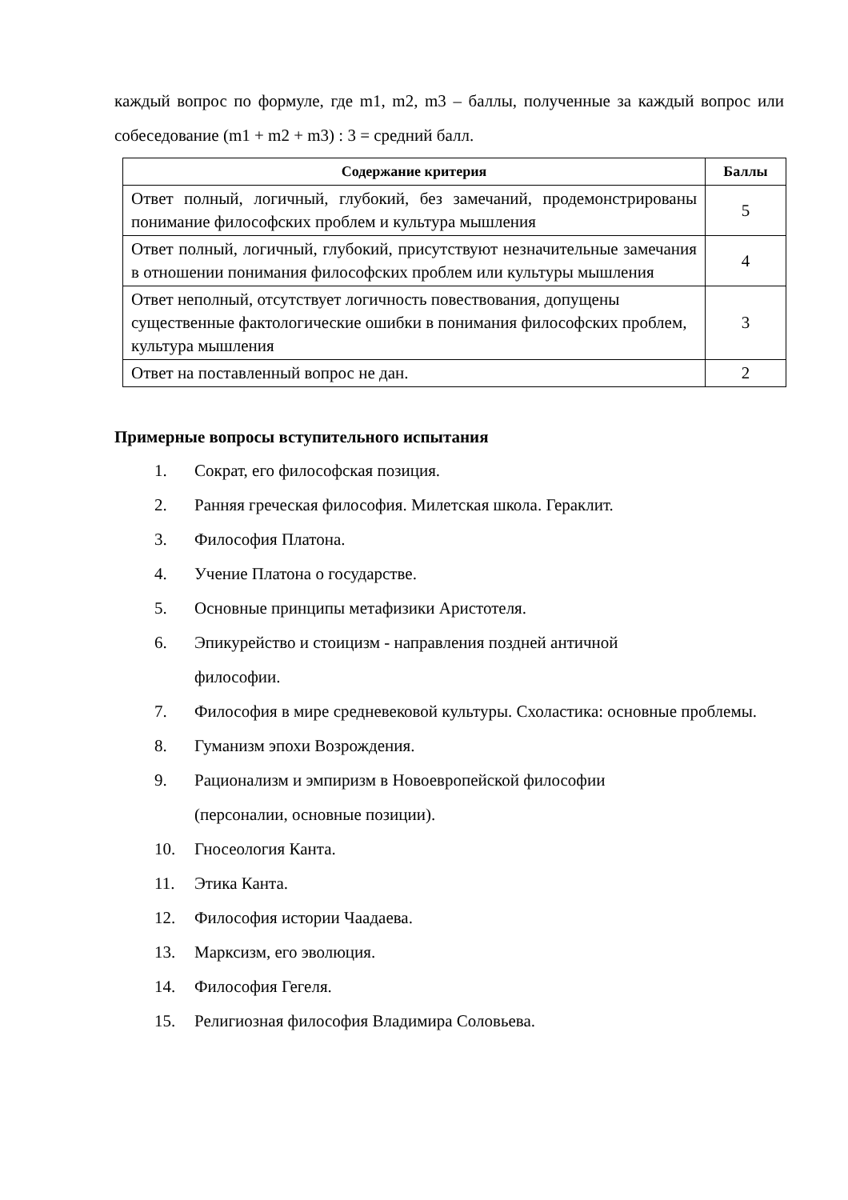каждый вопрос по формуле, где m1, m2, m3 – баллы, полученные за каждый вопрос или собеседование (m1 + m2 + m3) : 3 = средний балл.
| Содержание критерия | Баллы |
| --- | --- |
| Ответ полный, логичный, глубокий, без замечаний, продемонстрированы понимание философских проблем и культура мышления | 5 |
| Ответ полный, логичный, глубокий, присутствуют незначительные замечания в отношении понимания философских проблем или культуры мышления | 4 |
| Ответ неполный, отсутствует логичность повествования, допущены существенные фактологические ошибки в понимания философских проблем, культура мышления | 3 |
| Ответ на поставленный вопрос не дан. | 2 |
Примерные вопросы вступительного испытания
1. Сократ, его философская позиция.
2. Ранняя греческая философия. Милетская школа. Гераклит.
3. Философия Платона.
4. Учение Платона о государстве.
5. Основные принципы метафизики Аристотеля.
6. Эпикурейство и стоицизм - направления поздней античной
философии.
7. Философия в мире средневековой культуры. Схоластика: основные проблемы.
8. Гуманизм эпохи Возрождения.
9. Рационализм и эмпиризм в Новоевропейской философии
(персоналии, основные позиции).
10. Гносеология Канта.
11. Этика Канта.
12. Философия истории Чаадаева.
13. Марксизм, его эволюция.
14. Философия Гегеля.
15. Религиозная философия Владимира Соловьева.